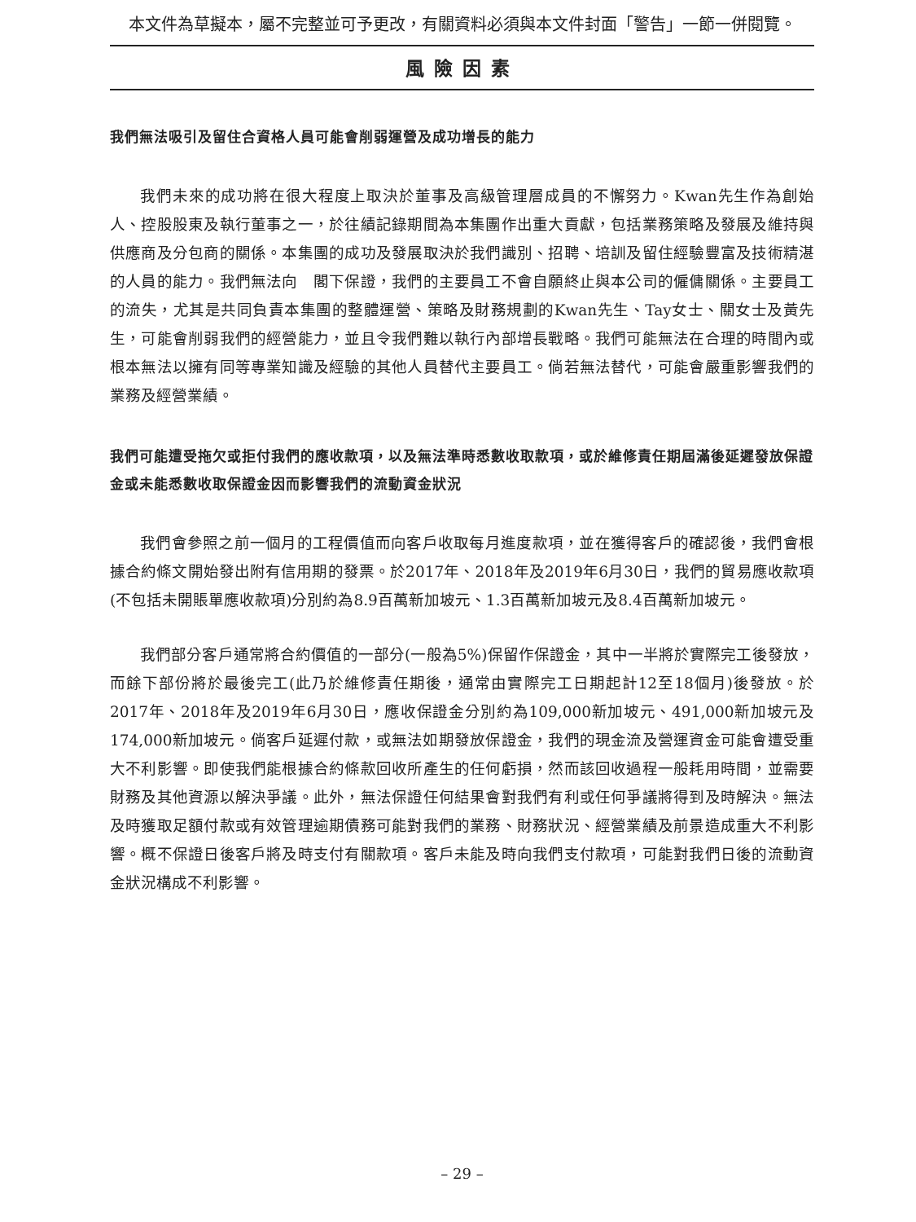本文件為草擬本，屬不完整並可予更改，有關資料必須與本文件封面「警告」一節一併閱覽。
風險因素
我們無法吸引及留住合資格人員可能會削弱運營及成功增長的能力
我們未來的成功將在很大程度上取決於董事及高級管理層成員的不懈努力。Kwan先生作為創始人、控股股東及執行董事之一，於往績記錄期間為本集團作出重大貢獻，包括業務策略及發展及維持與供應商及分包商的關係。本集團的成功及發展取決於我們識別、招聘、培訓及留住經驗豐富及技術精湛的人員的能力。我們無法向　閣下保證，我們的主要員工不會自願終止與本公司的僱傭關係。主要員工的流失，尤其是共同負責本集團的整體運營、策略及財務規劃的Kwan先生、Tay女士、關女士及黃先生，可能會削弱我們的經營能力，並且令我們難以執行內部增長戰略。我們可能無法在合理的時間內或根本無法以擁有同等專業知識及經驗的其他人員替代主要員工。倘若無法替代，可能會嚴重影響我們的業務及經營業績。
我們可能遭受拖欠或拒付我們的應收款項，以及無法準時悉數收取款項，或於維修責任期屆滿後延遲發放保證金或未能悉數收取保證金因而影響我們的流動資金狀況
我們會參照之前一個月的工程價值而向客戶收取每月進度款項，並在獲得客戶的確認後，我們會根據合約條文開始發出附有信用期的發票。於2017年、2018年及2019年6月30日，我們的貿易應收款項(不包括未開賬單應收款項)分別約為8.9百萬新加坡元、1.3百萬新加坡元及8.4百萬新加坡元。
我們部分客戶通常將合約價值的一部分(一般為5%)保留作保證金，其中一半將於實際完工後發放，而餘下部份將於最後完工(此乃於維修責任期後，通常由實際完工日期起計12至18個月)後發放。於2017年、2018年及2019年6月30日，應收保證金分別約為109,000新加坡元、491,000新加坡元及174,000新加坡元。倘客戶延遲付款，或無法如期發放保證金，我們的現金流及營運資金可能會遭受重大不利影響。即使我們能根據合約條款回收所產生的任何虧損，然而該回收過程一般耗用時間，並需要財務及其他資源以解決爭議。此外，無法保證任何結果會對我們有利或任何爭議將得到及時解決。無法及時獲取足額付款或有效管理逾期債務可能對我們的業務、財務狀況、經營業績及前景造成重大不利影響。概不保證日後客戶將及時支付有關款項。客戶未能及時向我們支付款項，可能對我們日後的流動資金狀況構成不利影響。
– 29 –